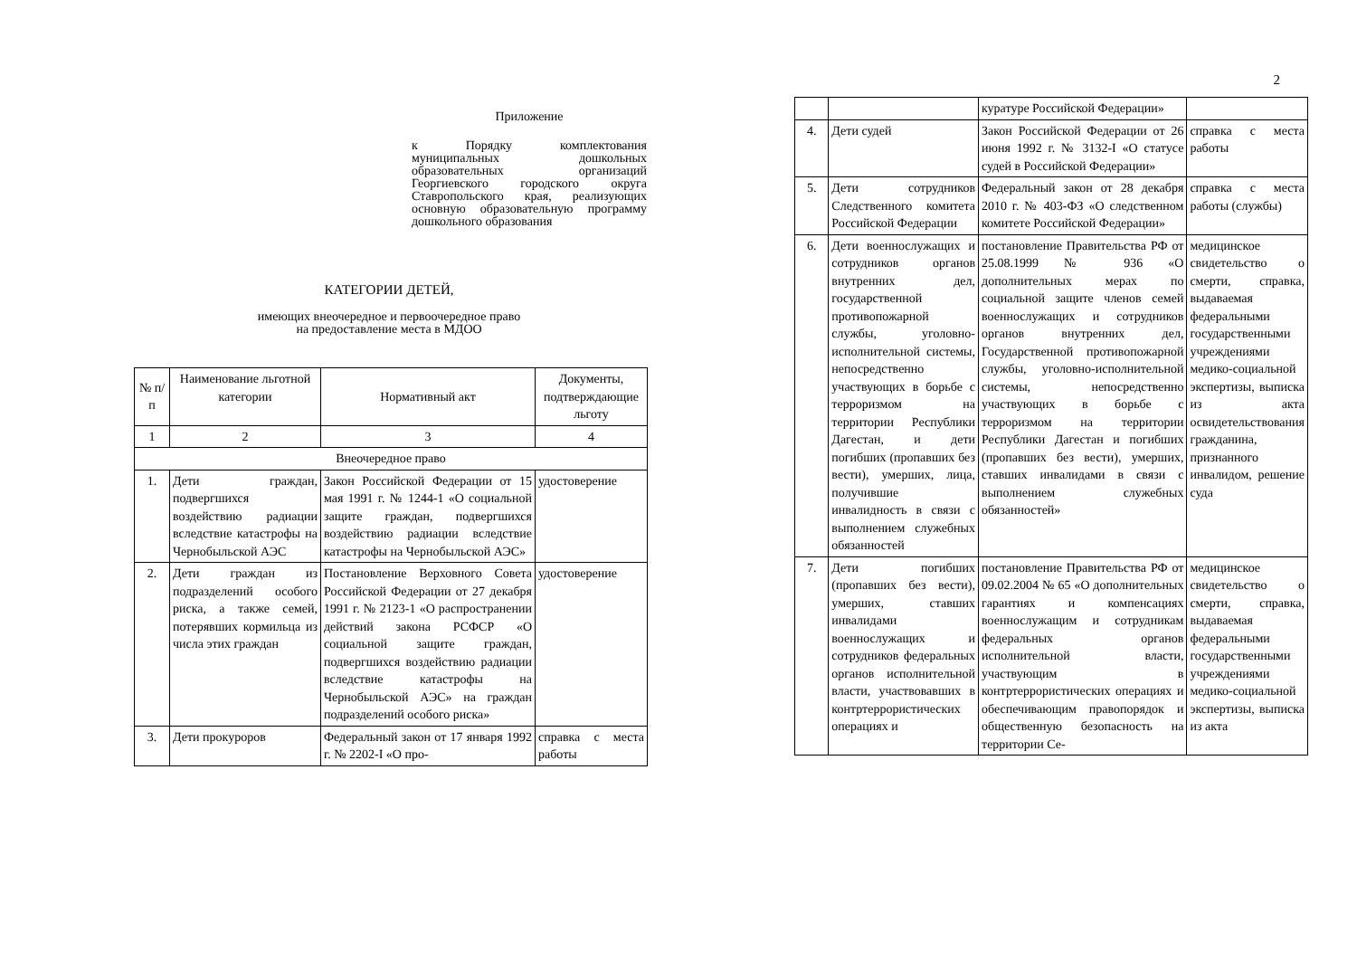Приложение
к Порядку комплектования муниципальных дошкольных образовательных организаций Георгиевского городского округа Ставропольского края, реализующих основную образовательную программу дошкольного образования
КАТЕГОРИИ ДЕТЕЙ,
имеющих внеочередное и первоочередное право
на предоставление места в МДОО
| № п/п | Наименование льготной категории | Нормативный акт | Документы, подтверждающие льготу |
| --- | --- | --- | --- |
| 1 | 2 | 3 | 4 |
| Внеочередное право | | | |
| 1. | Дети граждан, подвергшихся воздействию радиации вследствие катастрофы на Чернобыльской АЭС | Закон Российской Федерации от 15 мая 1991 г. № 1244-1 «О социальной защите граждан, подвергшихся воздействию радиации вследствие катастрофы на Чернобыльской АЭС» | удостоверение |
| 2. | Дети граждан из подразделений особого риска, а также семей, потерявших кормильца из числа этих граждан | Постановление Верховного Совета Российской Федерации от 27 декабря 1991 г. № 2123-1 «О распространении действий закона РСФСР «О социальной защите граждан, подвергшихся воздействию радиации вследствие катастрофы на Чернобыльской АЭС» на граждан подразделений особого риска» | удостоверение |
| 3. | Дети прокуроров | Федеральный закон от 17 января 1992 г. № 2202-I «О про- | справка с места работы |
2
| | | куратуре Российской Федерации» | |
| 4. | Дети судей | Закон Российской Федерации от 26 июня 1992 г. № 3132-I «О статусе судей в Российской Федерации» | справка с места работы |
| 5. | Дети сотрудников Следственного комитета Российской Федерации | Федеральный закон от 28 декабря 2010 г. № 403-ФЗ «О следственном комитете Российской Федерации» | справка с места работы (службы) |
| 6. | Дети военнослужащих и сотрудников органов внутренних дел, государственной противопожарной службы, уголовно-исполнительной системы, непосредственно участвующих в борьбе с терроризмом на территории Республики Дагестан, и дети погибших (пропавших без вести), умерших, лица, получившие инвалидность в связи с выполнением служебных обязанностей | постановление Правительства РФ от 25.08.1999 № 936 «О дополнительных мерах по социальной защите членов семей военнослужащих и сотрудников органов внутренних дел, Государственной противопожарной службы, уголовно-исполнительной системы, непосредственно участвующих в борьбе с терроризмом на территории Республики Дагестан и погибших (пропавших без вести), умерших, ставших инвалидами в связи с выполнением служебных обязанностей» | медицинское свидетельство о смерти, справка, выдаваемая федеральными государственными учреждениями медико-социальной экспертизы, выписка из акта освидетельствования гражданина, признанного инвалидом, решение суда |
| 7. | Дети погибших (пропавших без вести), умерших, ставших инвалидами военнослужащих и сотрудников федеральных органов исполнительной власти, участвовавших в контртеррористических операциях и | постановление Правительства РФ от 09.02.2004 № 65 «О дополнительных гарантиях и компенсациях военнослужащим и сотрудникам федеральных органов исполнительной власти, участвующим в контртеррористических операциях и обеспечивающим правопорядок и общественную безопасность на территории Се- | медицинское свидетельство о смерти, справка, выдаваемая федеральными государственными учреждениями медико-социальной экспертизы, выписка из акта |